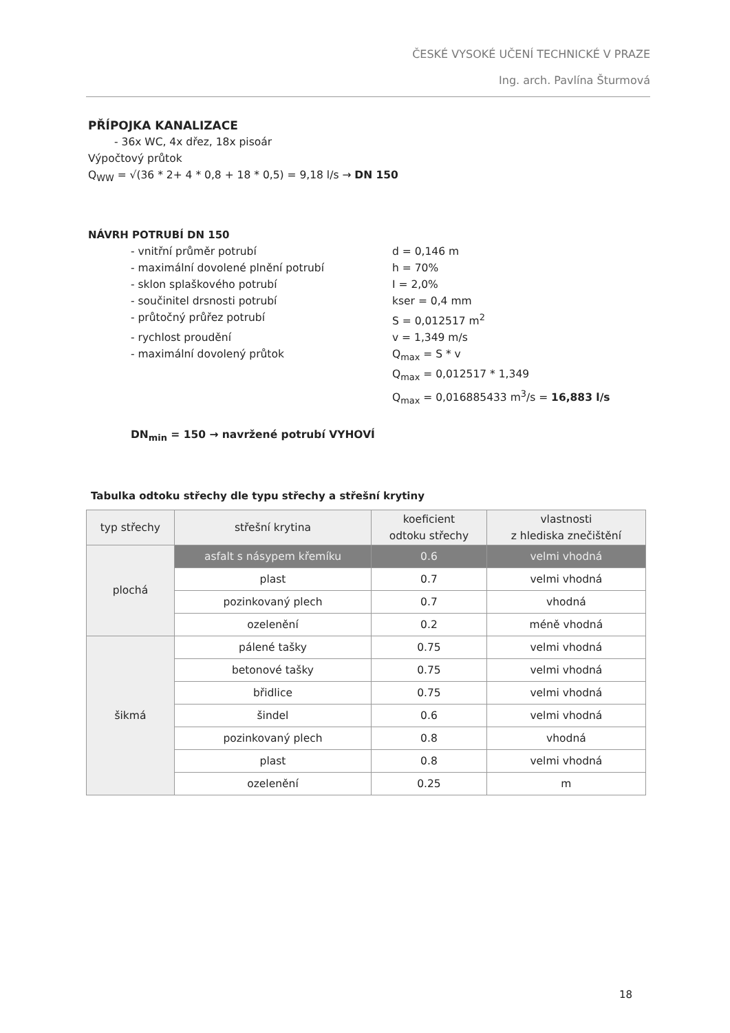ČESKÉ VYSOKÉ UČENÍ TECHNICKÉ V PRAZE
Ing. arch. Pavlína Šturmová
PŘÍPOJKA KANALIZACE
- 36x WC, 4x dřez, 18x pisoár
Výpočtový průtok
Q<sub>WW</sub> = √(36 * 2+ 4 * 0,8 + 18 * 0,5) = 9,18 l/s → DN 150
NÁVRH POTRUBÍ DN 150
- vnitřní průměr potrubí d = 0,146 m
- maximální dovolené plnění potrubí h = 70%
- sklon splaškového potrubí I = 2,0%
- součinitel drsnosti potrubí kser = 0,4 mm
- průtočný průřez potrubí S = 0,012517 m<sup>2</sup>
- rychlost proudění v = 1,349 m/s
- maximální dovolený průtok Q<sub>max</sub> = S * v
Q<sub>max</sub> = 0,012517 * 1,349
Q<sub>max</sub> = 0,016885433 m<sup>3</sup>/s = 16,883 l/s
DN<sub>min</sub> = 150 → navržené potrubí VYHOVÍ
Tabulka odtoku střechy dle typu střechy a střešní krytiny
| typ střechy | střešní krytina | koeficient odtoku střechy | vlastnosti z hlediska znečištění |
| --- | --- | --- | --- |
| plochá | asfalt s násypem křemíku | 0.6 | velmi vhodná |
| | plast | 0.7 | velmi vhodná |
| | pozinkovaný plech | 0.7 | vhodná |
| | ozelenění | 0.2 | méně vhodná |
| šikmá | pálené tašky | 0.75 | velmi vhodná |
| | betonové tašky | 0.75 | velmi vhodná |
| | břidlice | 0.75 | velmi vhodná |
| | šindel | 0.6 | velmi vhodná |
| | pozinkovaný plech | 0.8 | vhodná |
| | plast | 0.8 | velmi vhodná |
| | ozelenění | 0.25 | m |
18